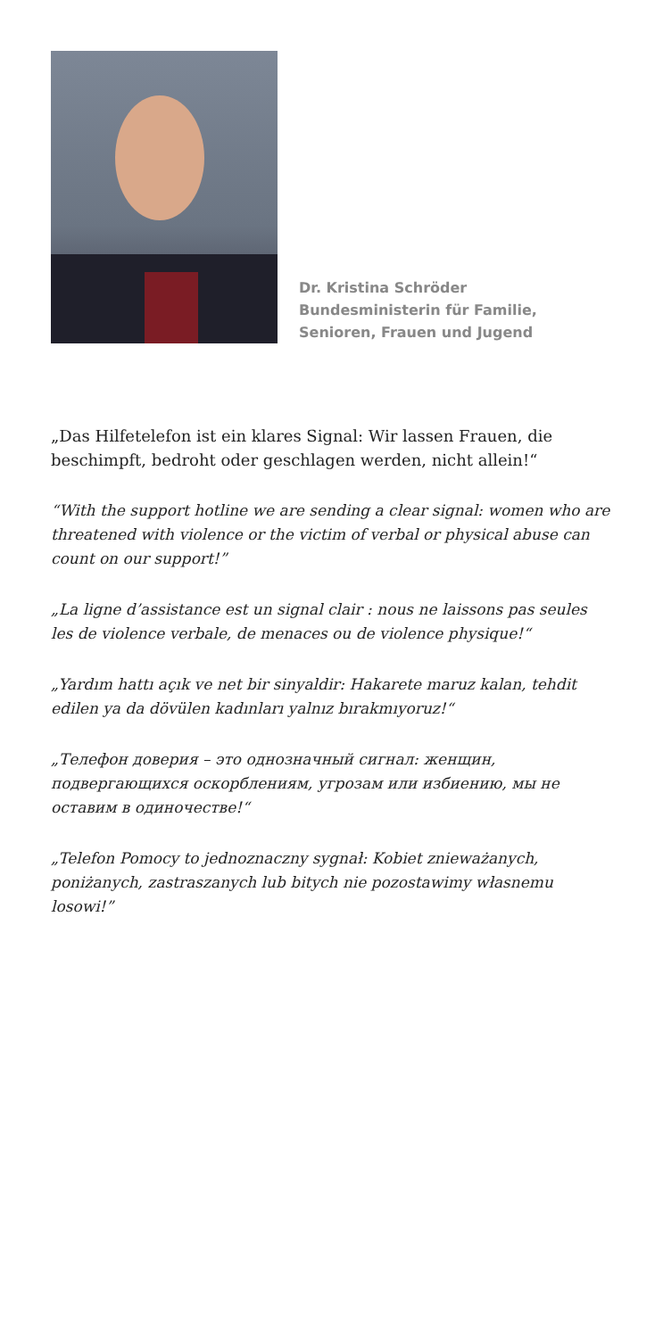Dr. Kristina Schröder
Bundesministerin für Familie,
Senioren, Frauen und Jugend
„Das Hilfetelefon ist ein klares Signal: Wir lassen Frauen, die beschimpft, bedroht oder geschlagen werden, nicht allein!“
“With the support hotline we are sending a clear signal: women who are threatened with violence or the victim of verbal or physical abuse can count on our support!”
„La ligne d’assistance est un signal clair : nous ne laissons pas seules les de violence verbale, de menaces ou de violence physique!“
„Yardım hattı açık ve net bir sinyaldir: Hakarete maruz kalan, tehdit edilen ya da dövülen kadınları yalnız bırakmıyoruz!“
„Телефон доверия – это однозначный сигнал: женщин, подвергающихся оскорблениям, угрозам или избиению, мы не оставим в одиночестве!“
„Telefon Pomocy to jednoznaczny sygnał: Kobiet znieważanych, poniżanych, zastraszanych lub bitych nie pozostawimy własnemu losowi!”